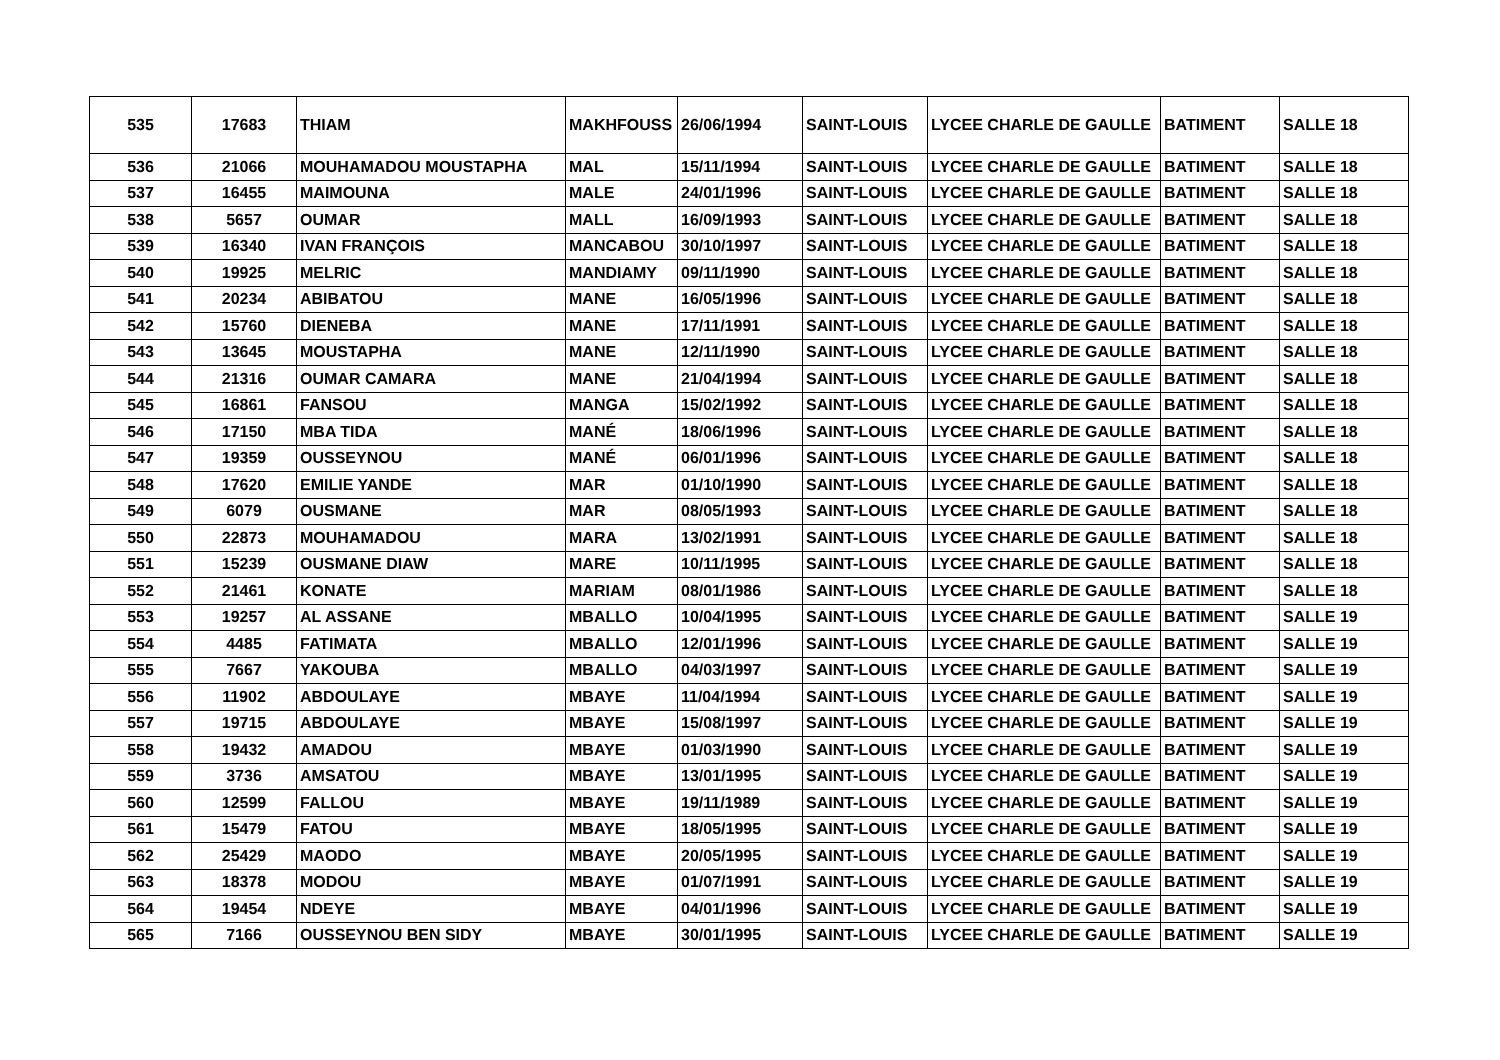| 535 | 17683 | THIAM | MAKHFOUSS | 26/06/1994 | SAINT-LOUIS | LYCEE CHARLE DE GAULLE | BATIMENT | SALLE 18 |
| 536 | 21066 | MOUHAMADOU MOUSTAPHA | MAL | 15/11/1994 | SAINT-LOUIS | LYCEE CHARLE DE GAULLE | BATIMENT | SALLE 18 |
| 537 | 16455 | MAIMOUNA | MALE | 24/01/1996 | SAINT-LOUIS | LYCEE CHARLE DE GAULLE | BATIMENT | SALLE 18 |
| 538 | 5657 | OUMAR | MALL | 16/09/1993 | SAINT-LOUIS | LYCEE CHARLE DE GAULLE | BATIMENT | SALLE 18 |
| 539 | 16340 | IVAN FRANÇOIS | MANCABOU | 30/10/1997 | SAINT-LOUIS | LYCEE CHARLE DE GAULLE | BATIMENT | SALLE 18 |
| 540 | 19925 | MELRIC | MANDIAMY | 09/11/1990 | SAINT-LOUIS | LYCEE CHARLE DE GAULLE | BATIMENT | SALLE 18 |
| 541 | 20234 | ABIBATOU | MANE | 16/05/1996 | SAINT-LOUIS | LYCEE CHARLE DE GAULLE | BATIMENT | SALLE 18 |
| 542 | 15760 | DIENEBA | MANE | 17/11/1991 | SAINT-LOUIS | LYCEE CHARLE DE GAULLE | BATIMENT | SALLE 18 |
| 543 | 13645 | MOUSTAPHA | MANE | 12/11/1990 | SAINT-LOUIS | LYCEE CHARLE DE GAULLE | BATIMENT | SALLE 18 |
| 544 | 21316 | OUMAR CAMARA | MANE | 21/04/1994 | SAINT-LOUIS | LYCEE CHARLE DE GAULLE | BATIMENT | SALLE 18 |
| 545 | 16861 | FANSOU | MANGA | 15/02/1992 | SAINT-LOUIS | LYCEE CHARLE DE GAULLE | BATIMENT | SALLE 18 |
| 546 | 17150 | MBA TIDA | MANÉ | 18/06/1996 | SAINT-LOUIS | LYCEE CHARLE DE GAULLE | BATIMENT | SALLE 18 |
| 547 | 19359 | OUSSEYNOU | MANÉ | 06/01/1996 | SAINT-LOUIS | LYCEE CHARLE DE GAULLE | BATIMENT | SALLE 18 |
| 548 | 17620 | EMILIE YANDE | MAR | 01/10/1990 | SAINT-LOUIS | LYCEE CHARLE DE GAULLE | BATIMENT | SALLE 18 |
| 549 | 6079 | OUSMANE | MAR | 08/05/1993 | SAINT-LOUIS | LYCEE CHARLE DE GAULLE | BATIMENT | SALLE 18 |
| 550 | 22873 | MOUHAMADOU | MARA | 13/02/1991 | SAINT-LOUIS | LYCEE CHARLE DE GAULLE | BATIMENT | SALLE 18 |
| 551 | 15239 | OUSMANE DIAW | MARE | 10/11/1995 | SAINT-LOUIS | LYCEE CHARLE DE GAULLE | BATIMENT | SALLE 18 |
| 552 | 21461 | KONATE | MARIAM | 08/01/1986 | SAINT-LOUIS | LYCEE CHARLE DE GAULLE | BATIMENT | SALLE 18 |
| 553 | 19257 | AL ASSANE | MBALLO | 10/04/1995 | SAINT-LOUIS | LYCEE CHARLE DE GAULLE | BATIMENT | SALLE 19 |
| 554 | 4485 | FATIMATA | MBALLO | 12/01/1996 | SAINT-LOUIS | LYCEE CHARLE DE GAULLE | BATIMENT | SALLE 19 |
| 555 | 7667 | YAKOUBA | MBALLO | 04/03/1997 | SAINT-LOUIS | LYCEE CHARLE DE GAULLE | BATIMENT | SALLE 19 |
| 556 | 11902 | ABDOULAYE | MBAYE | 11/04/1994 | SAINT-LOUIS | LYCEE CHARLE DE GAULLE | BATIMENT | SALLE 19 |
| 557 | 19715 | ABDOULAYE | MBAYE | 15/08/1997 | SAINT-LOUIS | LYCEE CHARLE DE GAULLE | BATIMENT | SALLE 19 |
| 558 | 19432 | AMADOU | MBAYE | 01/03/1990 | SAINT-LOUIS | LYCEE CHARLE DE GAULLE | BATIMENT | SALLE 19 |
| 559 | 3736 | AMSATOU | MBAYE | 13/01/1995 | SAINT-LOUIS | LYCEE CHARLE DE GAULLE | BATIMENT | SALLE 19 |
| 560 | 12599 | FALLOU | MBAYE | 19/11/1989 | SAINT-LOUIS | LYCEE CHARLE DE GAULLE | BATIMENT | SALLE 19 |
| 561 | 15479 | FATOU | MBAYE | 18/05/1995 | SAINT-LOUIS | LYCEE CHARLE DE GAULLE | BATIMENT | SALLE 19 |
| 562 | 25429 | MAODO | MBAYE | 20/05/1995 | SAINT-LOUIS | LYCEE CHARLE DE GAULLE | BATIMENT | SALLE 19 |
| 563 | 18378 | MODOU | MBAYE | 01/07/1991 | SAINT-LOUIS | LYCEE CHARLE DE GAULLE | BATIMENT | SALLE 19 |
| 564 | 19454 | NDEYE | MBAYE | 04/01/1996 | SAINT-LOUIS | LYCEE CHARLE DE GAULLE | BATIMENT | SALLE 19 |
| 565 | 7166 | OUSSEYNOU BEN SIDY | MBAYE | 30/01/1995 | SAINT-LOUIS | LYCEE CHARLE DE GAULLE | BATIMENT | SALLE 19 |